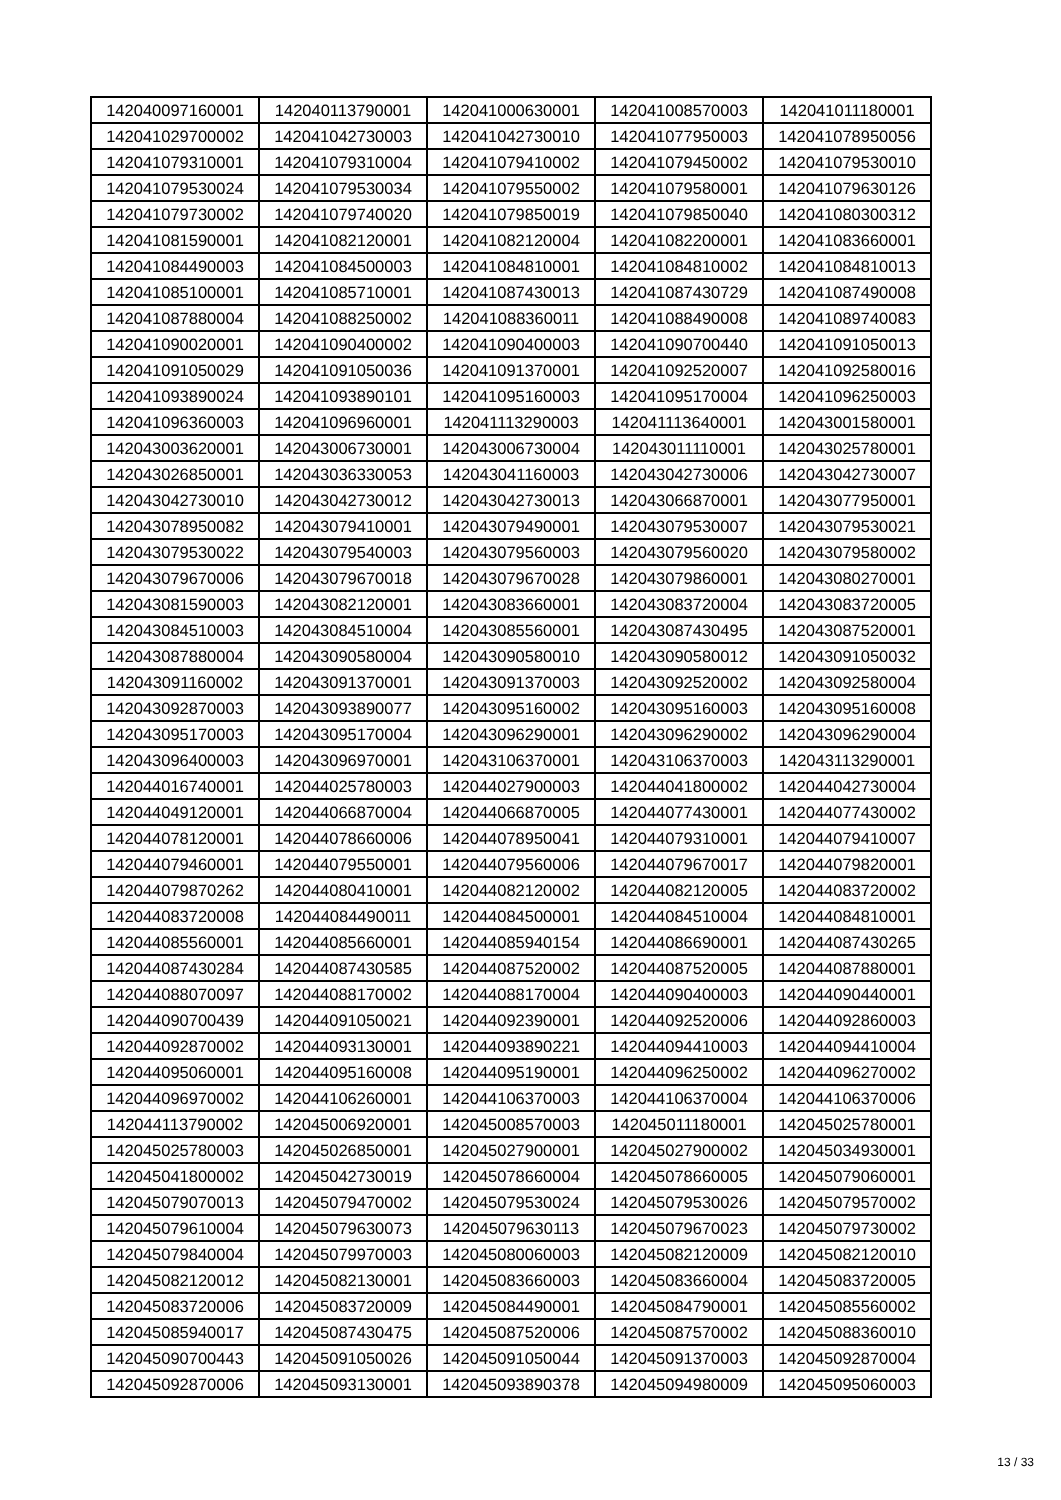| 142040097160001 | 142040113790001 | 142041000630001 | 142041008570003 | 142041011180001 |
| 142041029700002 | 142041042730003 | 142041042730010 | 142041077950003 | 142041078950056 |
| 142041079310001 | 142041079310004 | 142041079410002 | 142041079450002 | 142041079530010 |
| 142041079530024 | 142041079530034 | 142041079550002 | 142041079580001 | 142041079630126 |
| 142041079730002 | 142041079740020 | 142041079850019 | 142041079850040 | 142041080300312 |
| 142041081590001 | 142041082120001 | 142041082120004 | 142041082200001 | 142041083660001 |
| 142041084490003 | 142041084500003 | 142041084810001 | 142041084810002 | 142041084810013 |
| 142041085100001 | 142041085710001 | 142041087430013 | 142041087430729 | 142041087490008 |
| 142041087880004 | 142041088250002 | 142041088360011 | 142041088490008 | 142041089740083 |
| 142041090020001 | 142041090400002 | 142041090400003 | 142041090700440 | 142041091050013 |
| 142041091050029 | 142041091050036 | 142041091370001 | 142041092520007 | 142041092580016 |
| 142041093890024 | 142041093890101 | 142041095160003 | 142041095170004 | 142041096250003 |
| 142041096360003 | 142041096960001 | 142041113290003 | 142041113640001 | 142043001580001 |
| 142043003620001 | 142043006730001 | 142043006730004 | 142043011110001 | 142043025780001 |
| 142043026850001 | 142043036330053 | 142043041160003 | 142043042730006 | 142043042730007 |
| 142043042730010 | 142043042730012 | 142043042730013 | 142043066870001 | 142043077950001 |
| 142043078950082 | 142043079410001 | 142043079490001 | 142043079530007 | 142043079530021 |
| 142043079530022 | 142043079540003 | 142043079560003 | 142043079560020 | 142043079580002 |
| 142043079670006 | 142043079670018 | 142043079670028 | 142043079860001 | 142043080270001 |
| 142043081590003 | 142043082120001 | 142043083660001 | 142043083720004 | 142043083720005 |
| 142043084510003 | 142043084510004 | 142043085560001 | 142043087430495 | 142043087520001 |
| 142043087880004 | 142043090580004 | 142043090580010 | 142043090580012 | 142043091050032 |
| 142043091160002 | 142043091370001 | 142043091370003 | 142043092520002 | 142043092580004 |
| 142043092870003 | 142043093890077 | 142043095160002 | 142043095160003 | 142043095160008 |
| 142043095170003 | 142043095170004 | 142043096290001 | 142043096290002 | 142043096290004 |
| 142043096400003 | 142043096970001 | 142043106370001 | 142043106370003 | 142043113290001 |
| 142044016740001 | 142044025780003 | 142044027900003 | 142044041800002 | 142044042730004 |
| 142044049120001 | 142044066870004 | 142044066870005 | 142044077430001 | 142044077430002 |
| 142044078120001 | 142044078660006 | 142044078950041 | 142044079310001 | 142044079410007 |
| 142044079460001 | 142044079550001 | 142044079560006 | 142044079670017 | 142044079820001 |
| 142044079870262 | 142044080410001 | 142044082120002 | 142044082120005 | 142044083720002 |
| 142044083720008 | 142044084490011 | 142044084500001 | 142044084510004 | 142044084810001 |
| 142044085560001 | 142044085660001 | 142044085940154 | 142044086690001 | 142044087430265 |
| 142044087430284 | 142044087430585 | 142044087520002 | 142044087520005 | 142044087880001 |
| 142044088070097 | 142044088170002 | 142044088170004 | 142044090400003 | 142044090440001 |
| 142044090700439 | 142044091050021 | 142044092390001 | 142044092520006 | 142044092860003 |
| 142044092870002 | 142044093130001 | 142044093890221 | 142044094410003 | 142044094410004 |
| 142044095060001 | 142044095160008 | 142044095190001 | 142044096250002 | 142044096270002 |
| 142044096970002 | 142044106260001 | 142044106370003 | 142044106370004 | 142044106370006 |
| 142044113790002 | 142045006920001 | 142045008570003 | 142045011180001 | 142045025780001 |
| 142045025780003 | 142045026850001 | 142045027900001 | 142045027900002 | 142045034930001 |
| 142045041800002 | 142045042730019 | 142045078660004 | 142045078660005 | 142045079060001 |
| 142045079070013 | 142045079470002 | 142045079530024 | 142045079530026 | 142045079570002 |
| 142045079610004 | 142045079630073 | 142045079630113 | 142045079670023 | 142045079730002 |
| 142045079840004 | 142045079970003 | 142045080060003 | 142045082120009 | 142045082120010 |
| 142045082120012 | 142045082130001 | 142045083660003 | 142045083660004 | 142045083720005 |
| 142045083720006 | 142045083720009 | 142045084490001 | 142045084790001 | 142045085560002 |
| 142045085940017 | 142045087430475 | 142045087520006 | 142045087570002 | 142045088360010 |
| 142045090700443 | 142045091050026 | 142045091050044 | 142045091370003 | 142045092870004 |
| 142045092870006 | 142045093130001 | 142045093890378 | 142045094980009 | 142045095060003 |
13 / 33